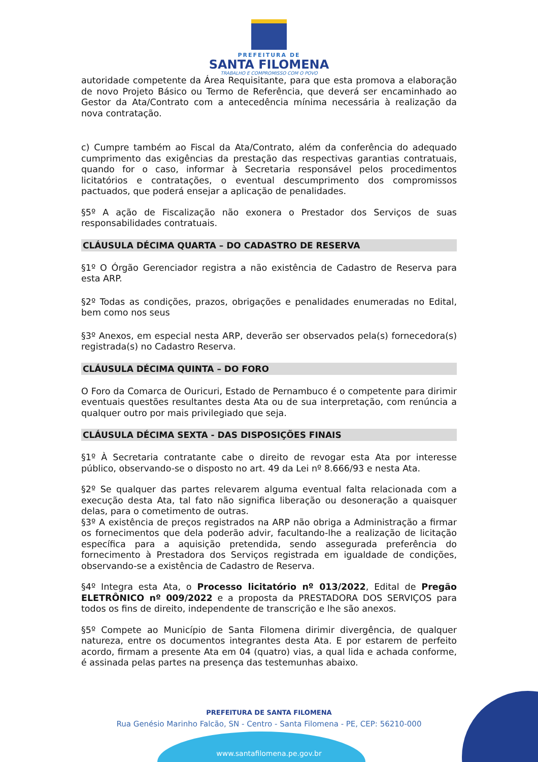PREFEITURA DE
SANTA FILOMENA
TRABALHO E COMPROMISSO COM O POVO
autoridade competente da Área Requisitante, para que esta promova a elaboração de novo Projeto Básico ou Termo de Referência, que deverá ser encaminhado ao Gestor da Ata/Contrato com a antecedência mínima necessária à realização da nova contratação.
c) Cumpre também ao Fiscal da Ata/Contrato, além da conferência do adequado cumprimento das exigências da prestação das respectivas garantias contratuais, quando for o caso, informar à Secretaria responsável pelos procedimentos licitatórios e contratações, o eventual descumprimento dos compromissos pactuados, que poderá ensejar a aplicação de penalidades.
§5º A ação de Fiscalização não exonera o Prestador dos Serviços de suas responsabilidades contratuais.
CLÁUSULA DÉCIMA QUARTA – DO CADASTRO DE RESERVA
§1º O Órgão Gerenciador registra a não existência de Cadastro de Reserva para esta ARP.
§2º Todas as condições, prazos, obrigações e penalidades enumeradas no Edital, bem como nos seus
§3º Anexos, em especial nesta ARP, deverão ser observados pela(s) fornecedora(s) registrada(s) no Cadastro Reserva.
CLÁUSULA DÉCIMA QUINTA – DO FORO
O Foro da Comarca de Ouricuri, Estado de Pernambuco é o competente para dirimir eventuais questões resultantes desta Ata ou de sua interpretação, com renúncia a qualquer outro por mais privilegiado que seja.
CLÁUSULA DÉCIMA SEXTA - DAS DISPOSIÇÕES FINAIS
§1º À Secretaria contratante cabe o direito de revogar esta Ata por interesse público, observando-se o disposto no art. 49 da Lei nº 8.666/93 e nesta Ata.
§2º Se qualquer das partes relevarem alguma eventual falta relacionada com a execução desta Ata, tal fato não significa liberação ou desoneração a quaisquer delas, para o cometimento de outras.
§3º A existência de preços registrados na ARP não obriga a Administração a firmar os fornecimentos que dela poderão advir, facultando-lhe a realização de licitação específica para a aquisição pretendida, sendo assegurada preferência do fornecimento à Prestadora dos Serviços registrada em igualdade de condições, observando-se a existência de Cadastro de Reserva.
§4º Integra esta Ata, o Processo licitatório nº 013/2022, Edital de Pregão ELETRÔNICO nº 009/2022 e a proposta da PRESTADORA DOS SERVIÇOS para todos os fins de direito, independente de transcrição e lhe são anexos.
§5º Compete ao Município de Santa Filomena dirimir divergência, de qualquer natureza, entre os documentos integrantes desta Ata. E por estarem de perfeito acordo, firmam a presente Ata em 04 (quatro) vias, a qual lida e achada conforme, é assinada pelas partes na presença das testemunhas abaixo.
PREFEITURA DE SANTA FILOMENA
Rua Genésio Marinho Falcão, SN - Centro - Santa Filomena - PE, CEP: 56210-000
www.santafilomena.pe.gov.br